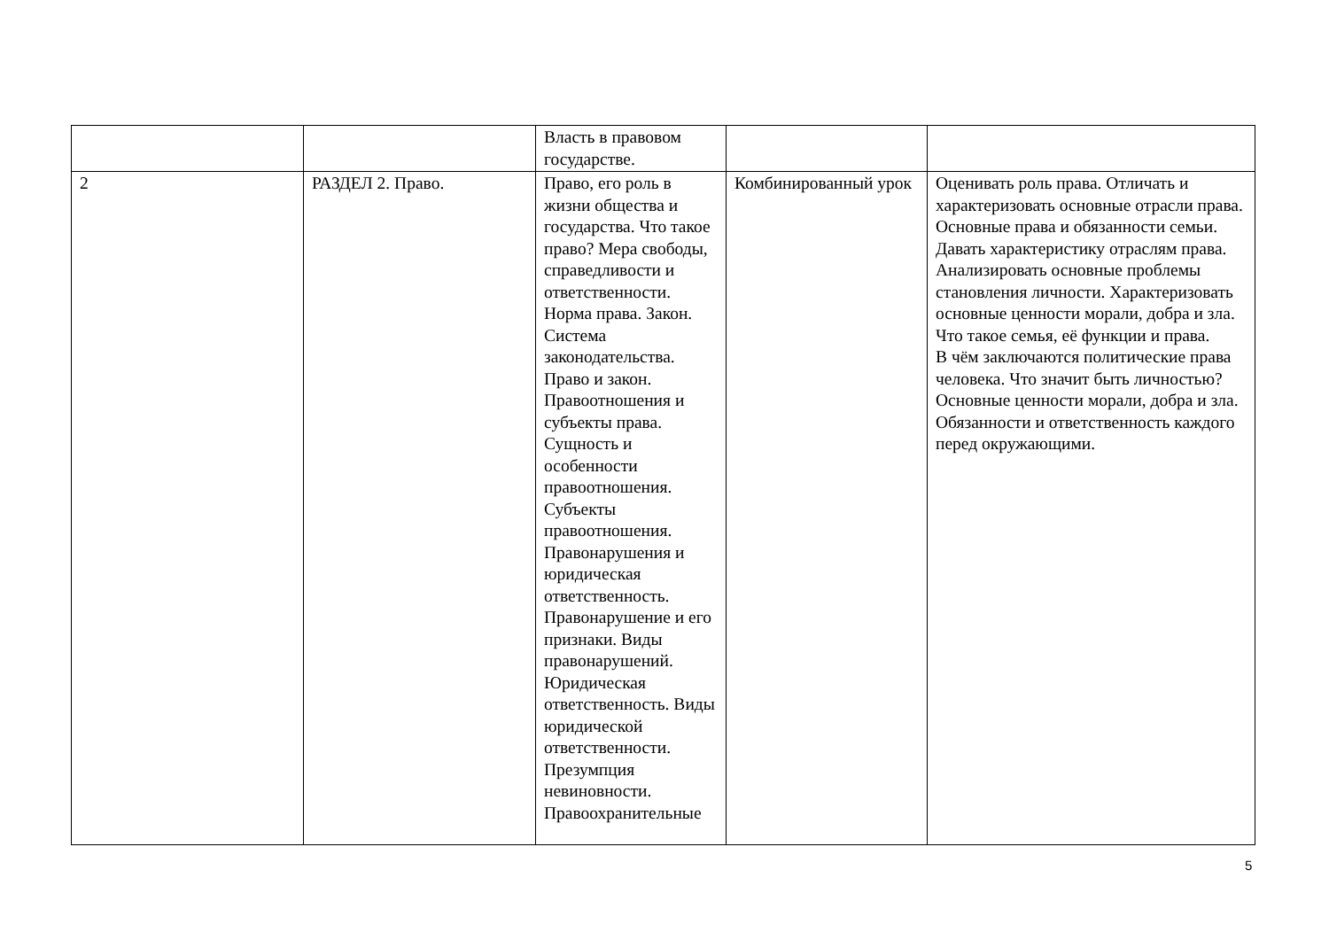| | | Власть в правовом государстве. | | |
| 2 | РАЗДЕЛ 2. Право. | Право, его роль в жизни общества и государства. Что такое право? Мера свободы, справедливости и ответственности. Норма права. Закон. Система законодательства. Право и закон. Правоотношения и субъекты права. Сущность и особенности правоотношения. Субъекты правоотношения. Правонарушения и юридическая ответственность. Правонарушение и его признаки. Виды правонарушений. Юридическая ответственность. Виды юридической ответственности. Презумпция невиновности. Правоохранительные | Комбинированный урок | Оценивать роль права. Отличать и характеризовать основные отрасли права. Основные права и обязанности семьи. Давать характеристику отраслям права. Анализировать основные проблемы становления личности. Характеризовать основные ценности морали, добра и зла. Что такое семья, её функции и права. В чём заключаются политические права человека. Что значит быть личностью? Основные ценности морали, добра и зла. Обязанности и ответственность каждого перед окружающими. |
5